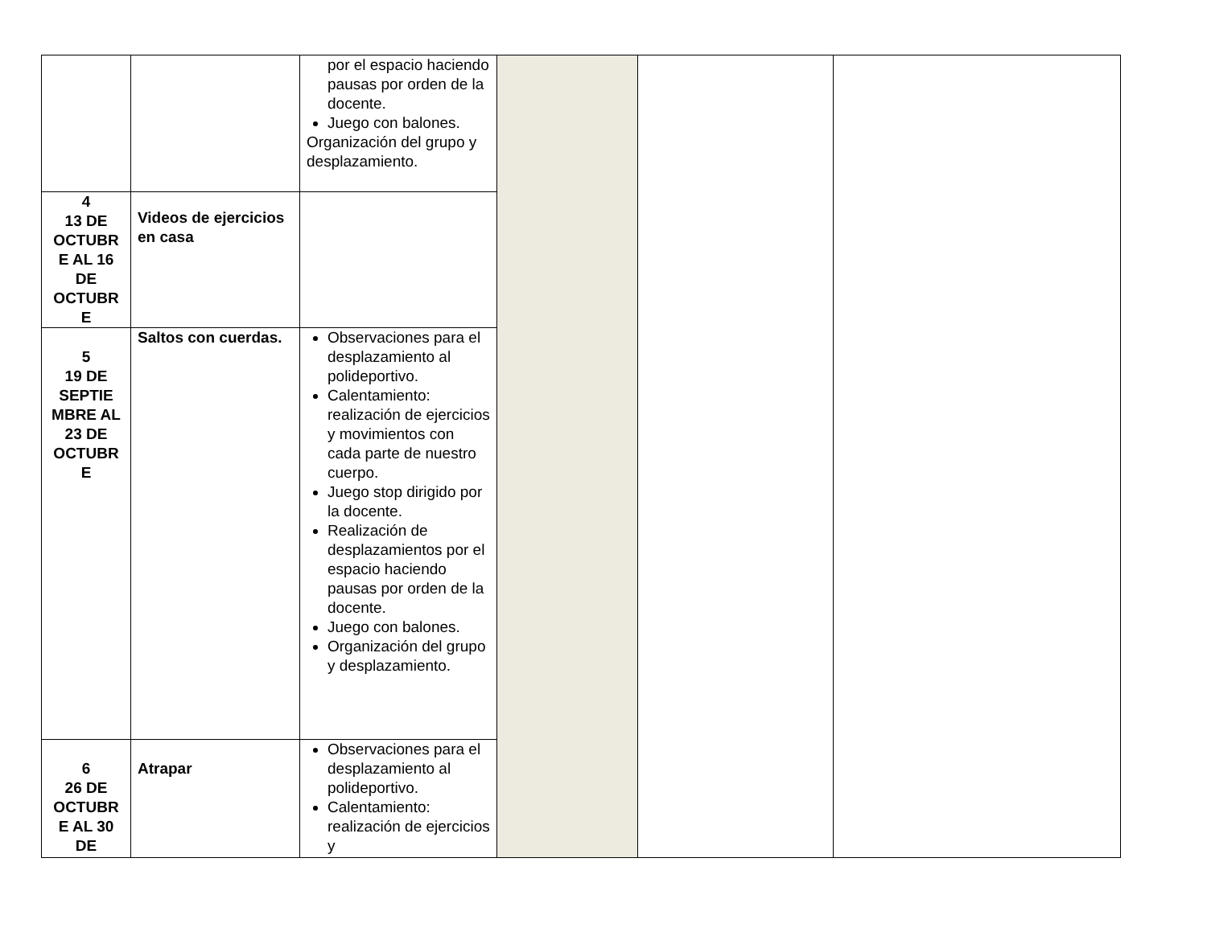| | | por el espacio haciendo pausas por orden de la docente. Juego con balones. Organización del grupo y desplazamiento. | | | |
| 4 13 DE OCTUBR E AL 16 DE OCTUBR E | Videos de ejercicios en casa | | | | |
| 5 19 DE SEPTIE MBRE AL 23 DE OCTUBR E | Saltos con cuerdas. | Observaciones para el desplazamiento al polideportivo. Calentamiento: realización de ejercicios y movimientos con cada parte de nuestro cuerpo. Juego stop dirigido por la docente. Realización de desplazamientos por el espacio haciendo pausas por orden de la docente. Juego con balones. Organización del grupo y desplazamiento. | | | |
| 6 26 DE OCTUBR E AL 30 DE | Atrapar | Observaciones para el desplazamiento al polideportivo. Calentamiento: realización de ejercicios y | | | |